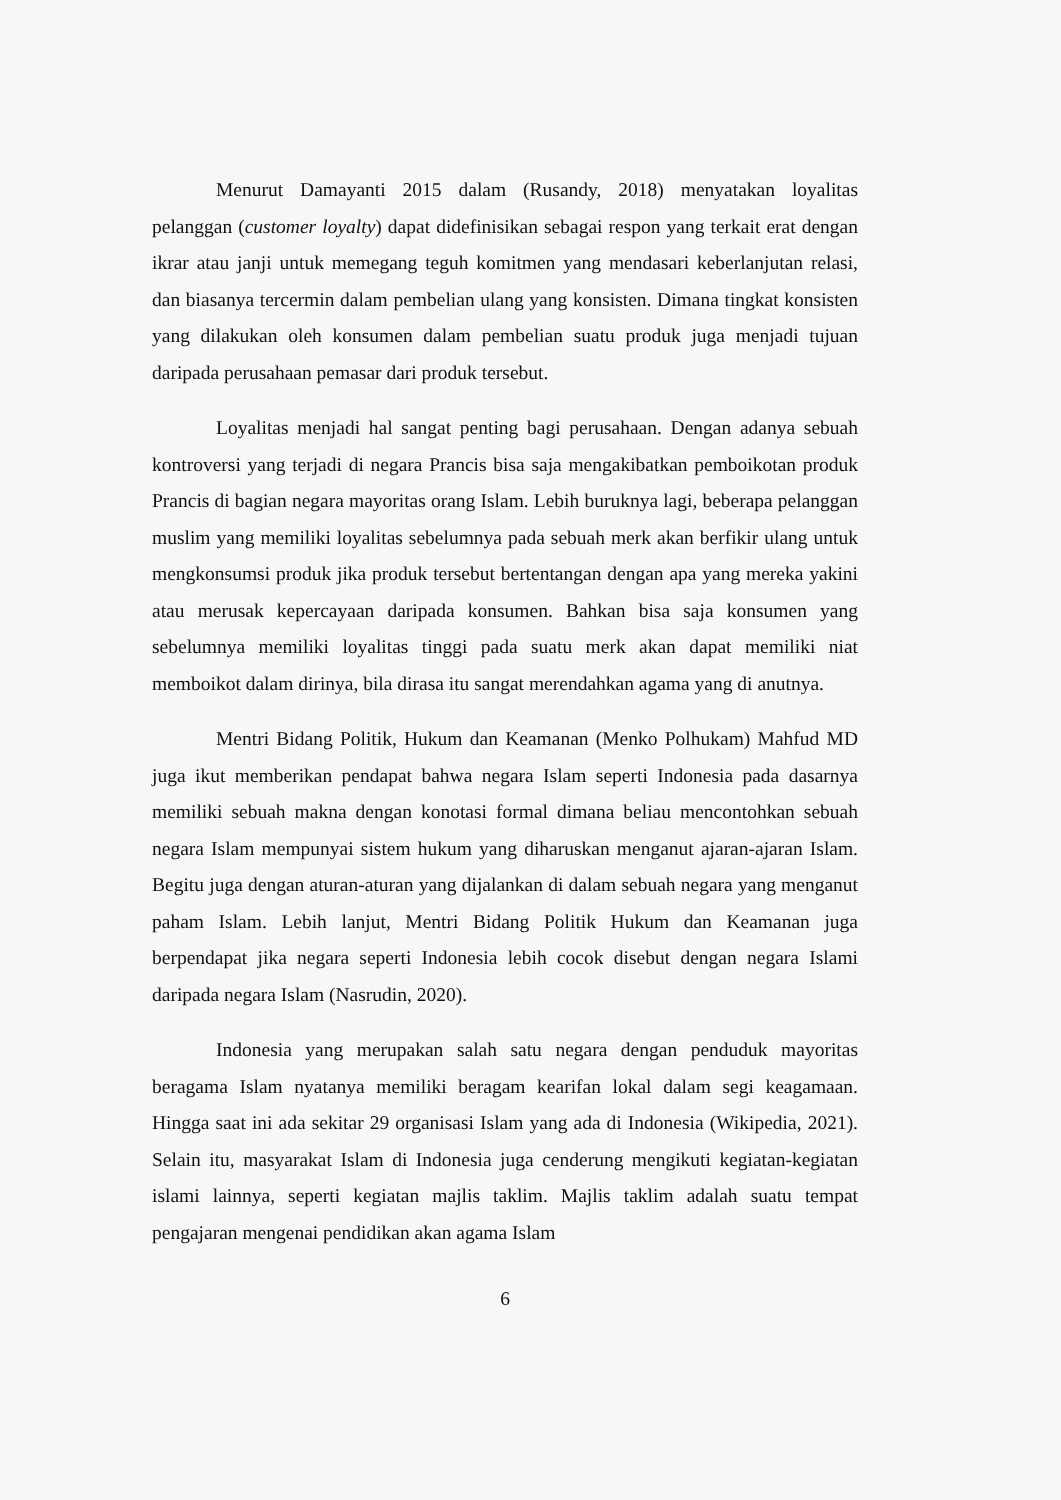Menurut Damayanti 2015 dalam (Rusandy, 2018) menyatakan loyalitas pelanggan (customer loyalty) dapat didefinisikan sebagai respon yang terkait erat dengan ikrar atau janji untuk memegang teguh komitmen yang mendasari keberlanjutan relasi, dan biasanya tercermin dalam pembelian ulang yang konsisten. Dimana tingkat konsisten yang dilakukan oleh konsumen dalam pembelian suatu produk juga menjadi tujuan daripada perusahaan pemasar dari produk tersebut.
Loyalitas menjadi hal sangat penting bagi perusahaan. Dengan adanya sebuah kontroversi yang terjadi di negara Prancis bisa saja mengakibatkan pemboikotan produk Prancis di bagian negara mayoritas orang Islam. Lebih buruknya lagi, beberapa pelanggan muslim yang memiliki loyalitas sebelumnya pada sebuah merk akan berfikir ulang untuk mengkonsumsi produk jika produk tersebut bertentangan dengan apa yang mereka yakini atau merusak kepercayaan daripada konsumen. Bahkan bisa saja konsumen yang sebelumnya memiliki loyalitas tinggi pada suatu merk akan dapat memiliki niat memboikot dalam dirinya, bila dirasa itu sangat merendahkan agama yang di anutnya.
Mentri Bidang Politik, Hukum dan Keamanan (Menko Polhukam) Mahfud MD juga ikut memberikan pendapat bahwa negara Islam seperti Indonesia pada dasarnya memiliki sebuah makna dengan konotasi formal dimana beliau mencontohkan sebuah negara Islam mempunyai sistem hukum yang diharuskan menganut ajaran-ajaran Islam. Begitu juga dengan aturan-aturan yang dijalankan di dalam sebuah negara yang menganut paham Islam. Lebih lanjut, Mentri Bidang Politik Hukum dan Keamanan juga berpendapat jika negara seperti Indonesia lebih cocok disebut dengan negara Islami daripada negara Islam (Nasrudin, 2020).
Indonesia yang merupakan salah satu negara dengan penduduk mayoritas beragama Islam nyatanya memiliki beragam kearifan lokal dalam segi keagamaan. Hingga saat ini ada sekitar 29 organisasi Islam yang ada di Indonesia (Wikipedia, 2021). Selain itu, masyarakat Islam di Indonesia juga cenderung mengikuti kegiatan-kegiatan islami lainnya, seperti kegiatan majlis taklim. Majlis taklim adalah suatu tempat pengajaran mengenai pendidikan akan agama Islam
6